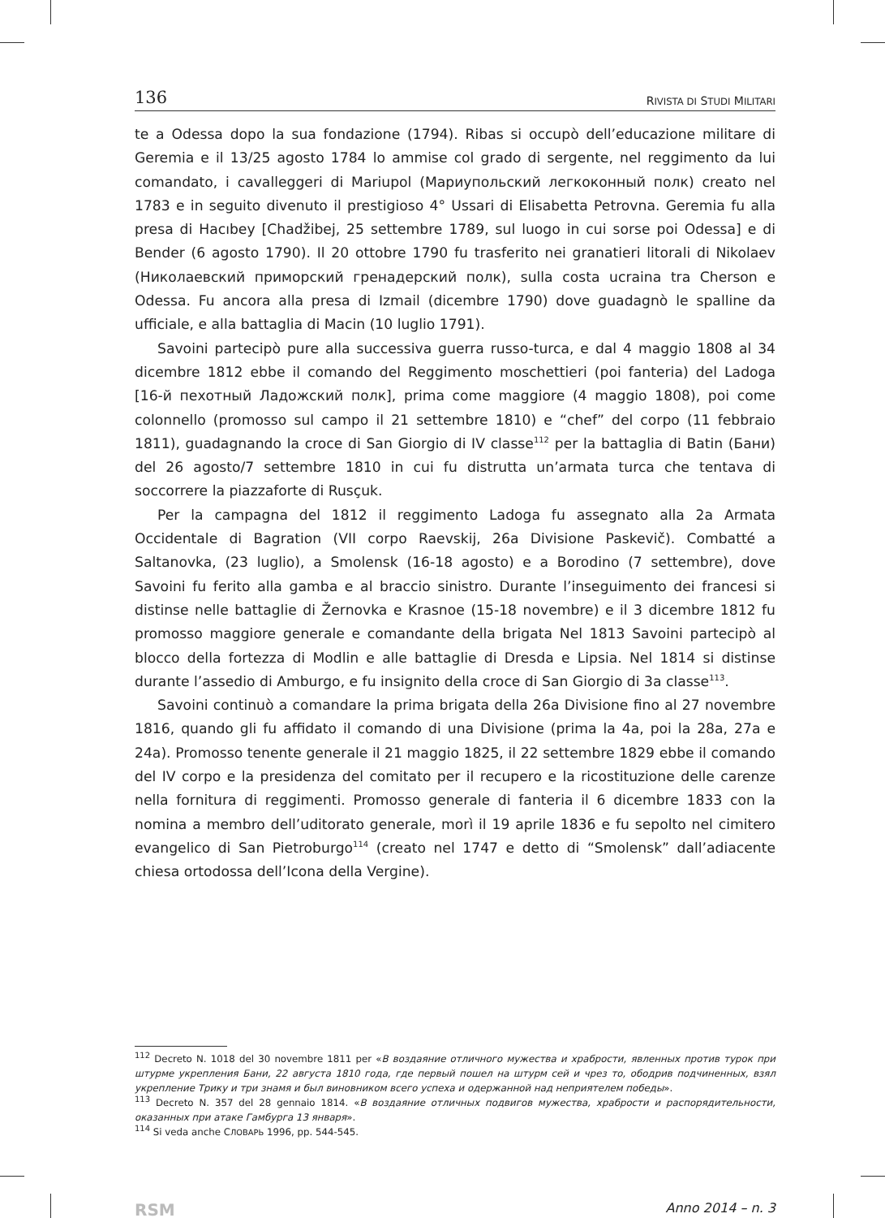136 RIVISTA DI STUDI MILITARI
te a Odessa dopo la sua fondazione (1794). Ribas si occupò dell’educazione militare di Geremia e il 13/25 agosto 1784 lo ammise col grado di sergente, nel reggimento da lui comandato, i cavalleggeri di Mariupol (Мариупольский легкоконный полк) creato nel 1783 e in seguito divenuto il prestigioso 4° Ussari di Elisabetta Petrovna. Geremia fu alla presa di Hacıbey [Chadžibej, 25 settembre 1789, sul luogo in cui sorse poi Odessa] e di Bender (6 agosto 1790). Il 20 ottobre 1790 fu trasferito nei granatieri litorali di Nikolaev (Николаевский приморский гренадерский полк), sulla costa ucraina tra Cherson e Odessa. Fu ancora alla presa di Izmail (dicembre 1790) dove guadagnò le spalline da ufficiale, e alla battaglia di Macin (10 luglio 1791).
Savoini partecipò pure alla successiva guerra russo-turca, e dal 4 maggio 1808 al 34 dicembre 1812 ebbe il comando del Reggimento moschettieri (poi fanteria) del Ladoga [16-й пехотный Ладожский полк], prima come maggiore (4 maggio 1808), poi come colonnello (promosso sul campo il 21 settembre 1810) e “chef” del corpo (11 febbraio 1811), guadagnando la croce di San Giorgio di IV classe<sup>112</sup> per la battaglia di Batin (Бани) del 26 agosto/7 settembre 1810 in cui fu distrutta un’armata turca che tentava di soccorrere la piazzaforte di Rusçuk.
Per la campagna del 1812 il reggimento Ladoga fu assegnato alla 2a Armata Occidentale di Bagration (VII corpo Raevskij, 26a Divisione Paskevič). Combatté a Saltanovka, (23 luglio), a Smolensk (16-18 agosto) e a Borodino (7 settembre), dove Savoini fu ferito alla gamba e al braccio sinistro. Durante l’inseguimento dei francesi si distinse nelle battaglie di Žernovka e Krasnoe (15-18 novembre) e il 3 dicembre 1812 fu promosso maggiore generale e comandante della brigata Nel 1813 Savoini partecipò al blocco della fortezza di Modlin e alle battaglie di Dresda e Lipsia. Nel 1814 si distinse durante l’assedio di Amburgo, e fu insignito della croce di San Giorgio di 3a classe<sup>113</sup>.
Savoini continuò a comandare la prima brigata della 26a Divisione fino al 27 novembre 1816, quando gli fu affidato il comando di una Divisione (prima la 4a, poi la 28a, 27a e 24a). Promosso tenente generale il 21 maggio 1825, il 22 settembre 1829 ebbe il comando del IV corpo e la presidenza del comitato per il recupero e la ricostituzione delle carenze nella fornitura di reggimenti. Promosso generale di fanteria il 6 dicembre 1833 con la nomina a membro dell’uditorato generale, morì il 19 aprile 1836 e fu sepolto nel cimitero evangelico di San Pietroburgo<sup>114</sup> (creato nel 1747 e detto di “Smolensk” dall’adiacente chiesa ortodossa dell’Icona della Vergine).
<sup>112</sup> Decreto N. 1018 del 30 novembre 1811 per «В воздаяние отличного мужества и храбрости, явленных против турок при штурме укрепления Бани, 22 августа 1810 года, где первый пошел на штурм сей и чрез то, ободрив подчиненных, взял укрепление Трику и три знамя и был виновником всего успеха и одержанной над неприятелем победы».
<sup>113</sup> Decreto N. 357 del 28 gennaio 1814. «В воздаяние отличных подвигов мужества, храбрости и распорядительности, оказанных при атаке Гамбурга 13 января».
<sup>114</sup> Si veda anche СЛОВАРЬ 1996, pp. 544-545.
RSM Anno 2014 – n. 3